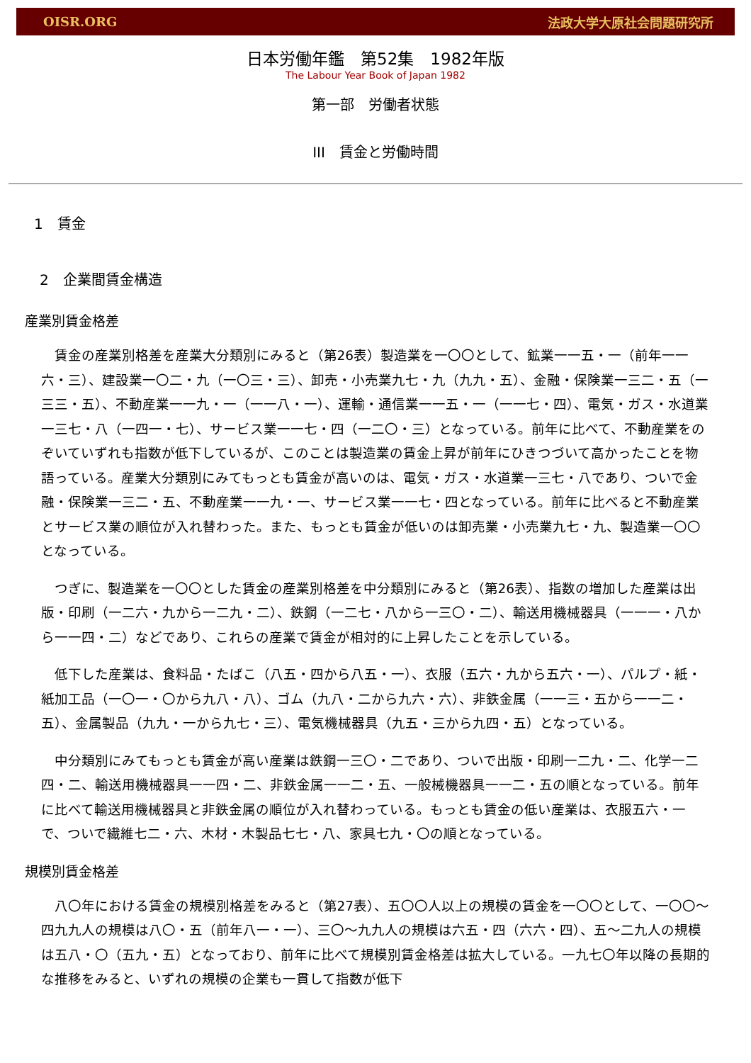OISR.ORG 法政大学大原社会問題研究所
日本労働年鑑　第52集　1982年版
The Labour Year Book of Japan 1982
第一部　労働者状態
III　賃金と労働時間
1　賃金
2　企業間賃金構造
産業別賃金格差
賃金の産業別格差を産業大分類別にみると（第26表）製造業を一〇〇として、鉱業一一五・一（前年一一六・三）、建設業一〇二・九（一〇三・三）、卸売・小売業九七・九（九九・五）、金融・保険業一三二・五（一三三・五）、不動産業一一九・一（一一八・一）、運輸・通信業一一五・一（一一七・四）、電気・ガス・水道業一三七・八（一四一・七）、サービス業一一七・四（一二〇・三）となっている。前年に比べて、不動産業をのぞいていずれも指数が低下しているが、このことは製造業の賃金上昇が前年にひきつづいて高かったことを物語っている。産業大分類別にみてもっとも賃金が高いのは、電気・ガス・水道業一三七・八であり、ついで金融・保険業一三二・五、不動産業一一九・一、サービス業一一七・四となっている。前年に比べると不動産業とサービス業の順位が入れ替わった。また、もっとも賃金が低いのは卸売業・小売業九七・九、製造業一〇〇となっている。
つぎに、製造業を一〇〇とした賃金の産業別格差を中分類別にみると（第26表）、指数の増加した産業は出版・印刷（一二六・九から一二九・二）、鉄鋼（一二七・八から一三〇・二）、輸送用機械器具（一一一・八から一一四・二）などであり、これらの産業で賃金が相対的に上昇したことを示している。
低下した産業は、食料品・たばこ（八五・四から八五・一）、衣服（五六・九から五六・一）、パルプ・紙・紙加工品（一〇一・〇から九八・八）、ゴム（九八・二から九六・六）、非鉄金属（一一三・五から一一二・五）、金属製品（九九・一から九七・三）、電気機械器具（九五・三から九四・五）となっている。
中分類別にみてもっとも賃金が高い産業は鉄鋼一三〇・二であり、ついで出版・印刷一二九・二、化学一二四・二、輸送用機械器具一一四・二、非鉄金属一一二・五、一般械機器具一一二・五の順となっている。前年に比べて輸送用機械器具と非鉄金属の順位が入れ替わっている。もっとも賃金の低い産業は、衣服五六・一で、ついで繊維七二・六、木材・木製品七七・八、家具七九・〇の順となっている。
規模別賃金格差
八〇年における賃金の規模別格差をみると（第27表）、五〇〇人以上の規模の賃金を一〇〇として、一〇〇～四九九人の規模は八〇・五（前年八一・一）、三〇～九九人の規模は六五・四（六六・四）、五～二九人の規模は五八・〇（五九・五）となっており、前年に比べて規模別賃金格差は拡大している。一九七〇年以降の長期的な推移をみると、いずれの規模の企業も一貫して指数が低下